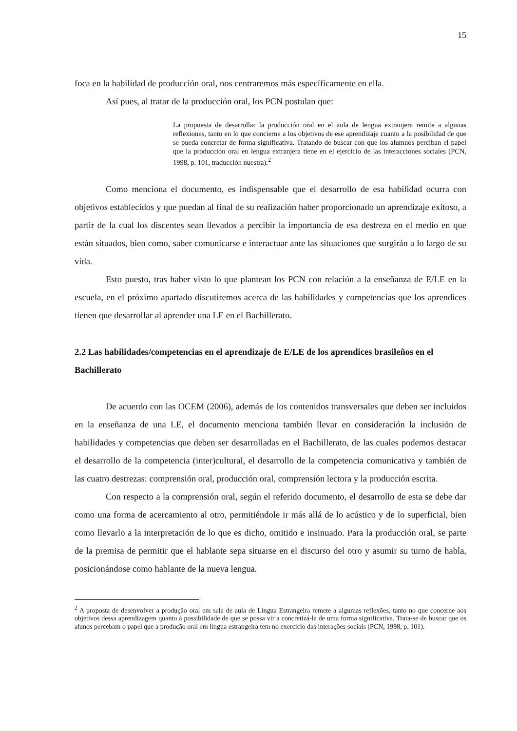15
foca en la habilidad de producción oral, nos centraremos más específicamente en ella.
Así pues, al tratar de la producción oral, los PCN postulan que:
La propuesta de desarrollar la producción oral en el aula de lengua extranjera remite a algunas reflexiones, tanto en lo que concierne a los objetivos de ese aprendizaje cuanto a la posibilidad de que se pueda concretar de forma significativa. Tratando de buscar con que los alumnos perciban el papel que la producción oral en lengua extranjera tiene en el ejercicio de las interacciones sociales (PCN, 1998, p. 101, traducción nuestra).<sup>2</sup>
Como menciona el documento, es indispensable que el desarrollo de esa habilidad ocurra con objetivos establecidos y que puedan al final de su realización haber proporcionado un aprendizaje exitoso, a partir de la cual los discentes sean llevados a percibir la importancia de esa destreza en el medio en que están situados, bien como, saber comunicarse e interactuar ante las situaciones que surgirán a lo largo de su vida.
Esto puesto, tras haber visto lo que plantean los PCN con relación a la enseñanza de E/LE en la escuela, en el próximo apartado discutiremos acerca de las habilidades y competencias que los aprendices tienen que desarrollar al aprender una LE en el Bachillerato.
2.2 Las habilidades/competencias en el aprendizaje de E/LE de los aprendices brasileños en el Bachillerato
De acuerdo con las OCEM (2006), además de los contenidos transversales que deben ser incluidos en la enseñanza de una LE, el documento menciona también llevar en consideración la inclusión de habilidades y competencias que deben ser desarrolladas en el Bachillerato, de las cuales podemos destacar el desarrollo de la competencia (inter)cultural, el desarrollo de la competencia comunicativa y también de las cuatro destrezas: comprensión oral, producción oral, comprensión lectora y la producción escrita.
Con respecto a la comprensión oral, según el referido documento, el desarrollo de esta se debe dar como una forma de acercamiento al otro, permitiéndole ir más allá de lo acústico y de lo superficial, bien como llevarlo a la interpretación de lo que es dicho, omitido e insinuado. Para la producción oral, se parte de la premisa de permitir que el hablante sepa situarse en el discurso del otro y asumir su turno de habla, posicionándose como hablante de la nueva lengua.
<sup>2</sup> A proposta de desenvolver a produção oral em sala de aula de Língua Estrangeira remete a algumas reflexões, tanto no que concerne aos objetivos dessa aprendizagem quanto à possibilidade de que se possa vir a concretizá-la de uma forma significativa. Trata-se de buscar que os alunos percebam o papel que a produção oral em língua estrangeira tem no exercício das interações sociais (PCN, 1998, p. 101).